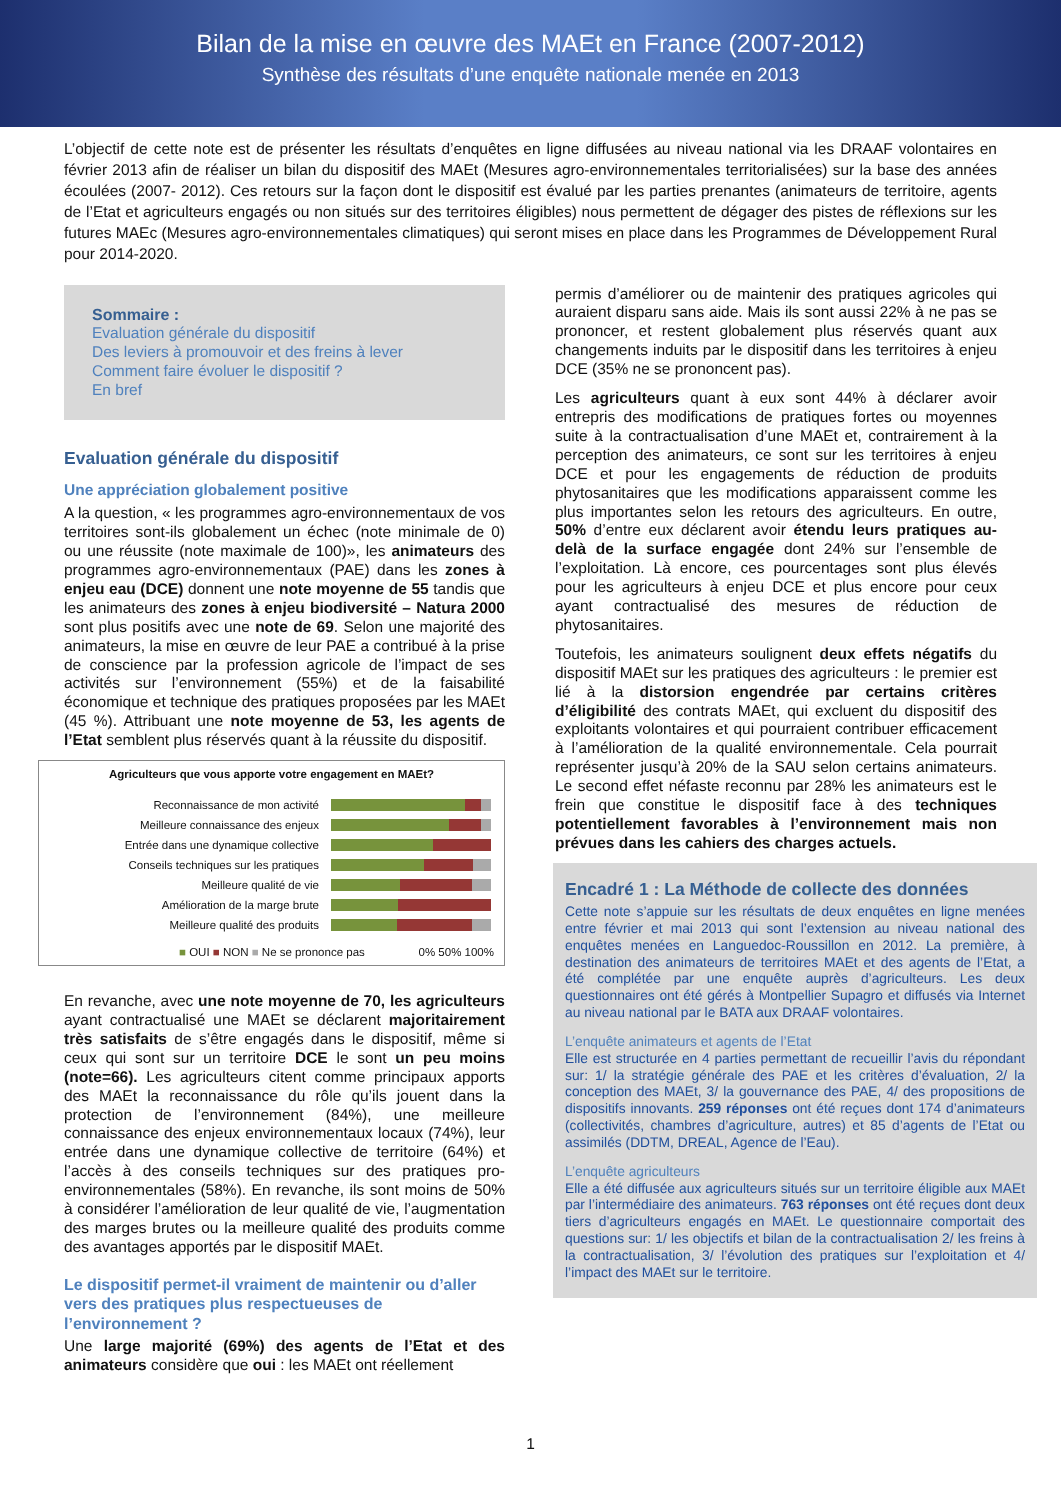Bilan de la mise en œuvre des MAEt en France (2007-2012)
Synthèse des résultats d’une enquête nationale menée en 2013
L’objectif de cette note est de présenter les résultats d’enquêtes en ligne diffusées au niveau national via les DRAAF volontaires en février 2013 afin de réaliser un bilan du dispositif des MAEt (Mesures agro-environnementales territorialisées) sur la base des années écoulées (2007- 2012). Ces retours sur la façon dont le dispositif est évalué par les parties prenantes (animateurs de territoire, agents de l’Etat et agriculteurs engagés ou non situés sur des territoires éligibles) nous permettent de dégager des pistes de réflexions sur les futures MAEc (Mesures agro-environnementales climatiques) qui seront mises en place dans les Programmes de Développement Rural pour 2014-2020.
Sommaire :
Evaluation générale du dispositif
Des leviers à promouvoir et des freins à lever
Comment faire évoluer le dispositif ?
En bref
Evaluation générale du dispositif
Une appréciation globalement positive
A la question, « les programmes agro-environnementaux de vos territoires sont-ils globalement un échec (note minimale de 0) ou une réussite (note maximale de 100)», les animateurs des programmes agro-environnementaux (PAE) dans les zones à enjeu eau (DCE) donnent une note moyenne de 55 tandis que les animateurs des zones à enjeu biodiversité – Natura 2000 sont plus positifs avec une note de 69. Selon une majorité des animateurs, la mise en œuvre de leur PAE a contribué à la prise de conscience par la profession agricole de l’impact de ses activités sur l’environnement (55%) et de la faisabilité économique et technique des pratiques proposées par les MAEt (45 %). Attribuant une note moyenne de 53, les agents de l’Etat semblent plus réservés quant à la réussite du dispositif.
Agriculteurs que vous apporte votre engagement en MAEt?
Reconnaissance de mon activité
Meilleure connaissance des enjeux
Entrée dans une dynamique collective
Conseils techniques sur les pratiques
Meilleure qualité de vie
Amélioration de la marge brute
Meilleure qualité des produits
■ OUI ■ NON ■ Ne se prononce pas 0% 50% 100%
En revanche, avec une note moyenne de 70, les agriculteurs ayant contractualisé une MAEt se déclarent majoritairement très satisfaits de s’être engagés dans le dispositif, même si ceux qui sont sur un territoire DCE le sont un peu moins (note=66). Les agriculteurs citent comme principaux apports des MAEt la reconnaissance du rôle qu’ils jouent dans la protection de l’environnement (84%), une meilleure connaissance des enjeux environnementaux locaux (74%), leur entrée dans une dynamique collective de territoire (64%) et l’accès à des conseils techniques sur des pratiques pro-environnementales (58%). En revanche, ils sont moins de 50% à considérer l’amélioration de leur qualité de vie, l’augmentation des marges brutes ou la meilleure qualité des produits comme des avantages apportés par le dispositif MAEt.
Le dispositif permet-il vraiment de maintenir ou d’aller vers des pratiques plus respectueuses de l’environnement ?
Une large majorité (69%) des agents de l’Etat et des animateurs considère que oui : les MAEt ont réellement
permis d’améliorer ou de maintenir des pratiques agricoles qui auraient disparu sans aide. Mais ils sont aussi 22% à ne pas se prononcer, et restent globalement plus réservés quant aux changements induits par le dispositif dans les territoires à enjeu DCE (35% ne se prononcent pas).
Les agriculteurs quant à eux sont 44% à déclarer avoir entrepris des modifications de pratiques fortes ou moyennes suite à la contractualisation d’une MAEt et, contrairement à la perception des animateurs, ce sont sur les territoires à enjeu DCE et pour les engagements de réduction de produits phytosanitaires que les modifications apparaissent comme les plus importantes selon les retours des agriculteurs. En outre, 50% d’entre eux déclarent avoir étendu leurs pratiques au-delà de la surface engagée dont 24% sur l’ensemble de l’exploitation. Là encore, ces pourcentages sont plus élevés pour les agriculteurs à enjeu DCE et plus encore pour ceux ayant contractualisé des mesures de réduction de phytosanitaires.
Toutefois, les animateurs soulignent deux effets négatifs du dispositif MAEt sur les pratiques des agriculteurs : le premier est lié à la distorsion engendrée par certains critères d’éligibilité des contrats MAEt, qui excluent du dispositif des exploitants volontaires et qui pourraient contribuer efficacement à l’amélioration de la qualité environnementale. Cela pourrait représenter jusqu’à 20% de la SAU selon certains animateurs. Le second effet néfaste reconnu par 28% les animateurs est le frein que constitue le dispositif face à des techniques potentiellement favorables à l’environnement mais non prévues dans les cahiers des charges actuels.
Encadré 1 : La Méthode de collecte des données
Cette note s’appuie sur les résultats de deux enquêtes en ligne menées entre février et mai 2013 qui sont l’extension au niveau national des enquêtes menées en Languedoc-Roussillon en 2012. La première, à destination des animateurs de territoires MAEt et des agents de l’Etat, a été complétée par une enquête auprès d’agriculteurs. Les deux questionnaires ont été gérés à Montpellier Supagro et diffusés via Internet au niveau national par le BATA aux DRAAF volontaires.
L’enquête animateurs et agents de l’Etat
Elle est structurée en 4 parties permettant de recueillir l’avis du répondant sur: 1/ la stratégie générale des PAE et les critères d’évaluation, 2/ la conception des MAEt, 3/ la gouvernance des PAE, 4/ des propositions de dispositifs innovants. 259 réponses ont été reçues dont 174 d’animateurs (collectivités, chambres d’agriculture, autres) et 85 d’agents de l’Etat ou assimilés (DDTM, DREAL, Agence de l’Eau).
L’enquête agriculteurs
Elle a été diffusée aux agriculteurs situés sur un territoire éligible aux MAEt par l’intermédiaire des animateurs. 763 réponses ont été reçues dont deux tiers d’agriculteurs engagés en MAEt. Le questionnaire comportait des questions sur: 1/ les objectifs et bilan de la contractualisation 2/ les freins à la contractualisation, 3/ l’évolution des pratiques sur l’exploitation et 4/ l’impact des MAEt sur le territoire.
1